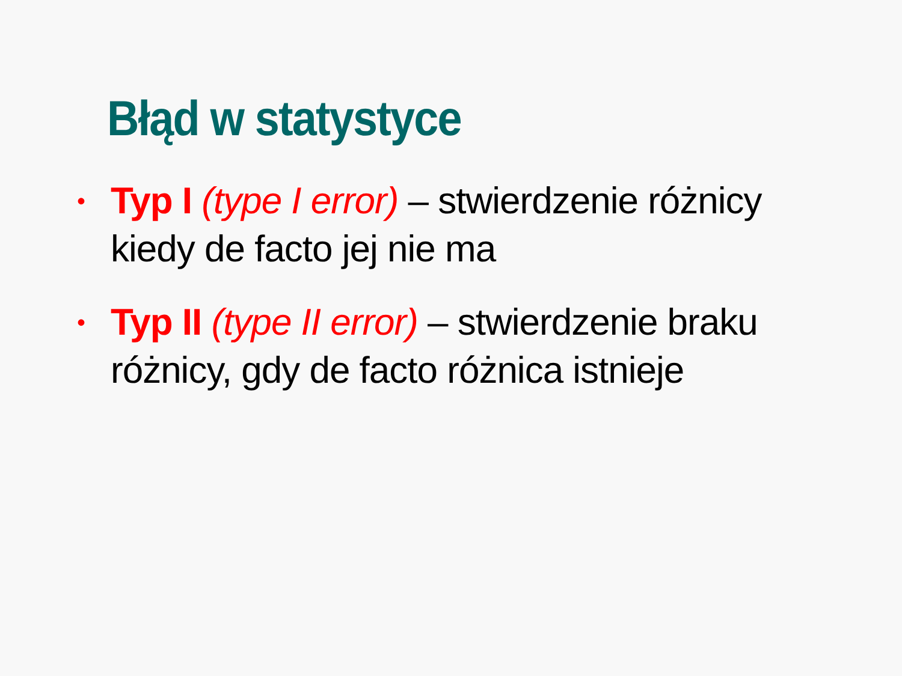Błąd w statystyce
• Typ I (type I error) – stwierdzenie różnicy kiedy de facto jej nie ma
• Typ II (type II error) – stwierdzenie braku różnicy, gdy de facto różnica istnieje